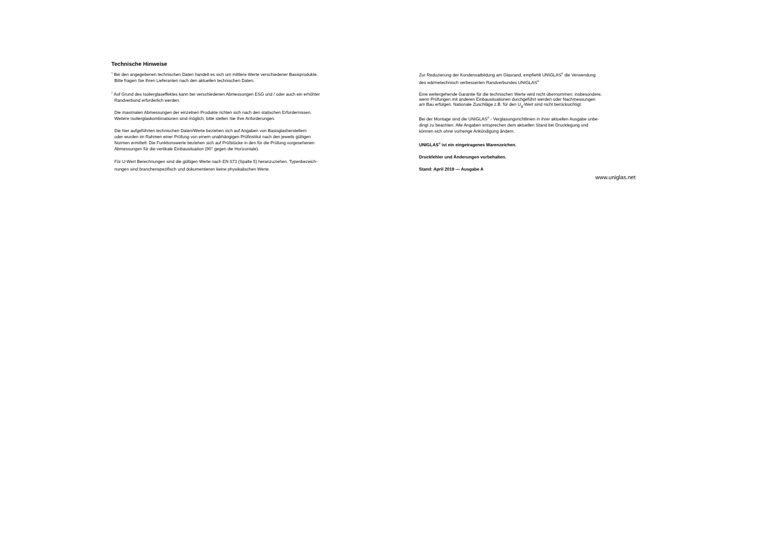Technische Hinweise
<sup>1</sup> Bei den angegebenen technischen Daten handelt es sich um mittlere Werte verschiedener Basisprodukte.
Bitte fragen Sie Ihren Lieferanten nach den aktuellen technischen Daten.
<sup>2</sup> Auf Grund des Isolierglaseffektes kann bei verschiedenen Abmessungen ESG und / oder auch ein erhöhter
Randverbund erforderlich werden.
Die maximalen Abmessungen der einzelnen Produkte richten sich nach den statischen Erfordernissen.
Weitere Isolierglaskombinationen sind möglich; bitte stellen Sie Ihre Anforderungen.
Die hier aufgeführten technischen Daten/Werte beziehen sich auf Angaben von Basisglasherstellern
oder wurden im Rahmen einer Prüfung von einem unabhängigen Prüfinstitut nach den jeweils gültigen
Normen ermittelt. Die Funktionswerte beziehen sich auf Prüfstücke in den für die Prüfung vorgesehenen
Abmessungen für die vertikale Einbausituation (90° gegen die Horizontale).
Für U-Wert Berechnungen sind die gültigen Werte nach EN 673 (Spalte 5) heranzuziehen. Typenbezeich-
nungen sind branchenspezifisch und dokumentieren keine physikalischen Werte.
Zur Reduzierung der Kondensatbildung am Glasrand, empfiehlt UNIGLAS<sup>®</sup> die Verwendung
des wärmetechnisch verbesserten Randverbundes UNIGLAS<sup>®</sup>
Eine weitergehende Garantie für die technischen Werte wird nicht übernommen; insbesondere,
wenn Prüfungen mit anderen Einbausituationen durchgeführt werden oder Nachmessungen
am Bau erfolgen. Nationale Zuschläge z.B. für den U<sub>g</sub>-Wert sind nicht berücksichtigt.
Bei der Montage sind die UNIGLAS<sup>®</sup> - Verglasungsrichtlinien in ihrer aktuellen Ausgabe unbe-
dingt zu beachten. Alle Angaben entsprechen dem aktuellen Stand bei Drucklegung und
können sich ohne vorherige Ankündigung ändern.
UNIGLAS<sup>®</sup> ist ein eingetragenes Warenzeichen.
Druckfehler und Änderungen vorbehalten.
Stand: April 2019 — Ausgabe A
www.uniglas.net